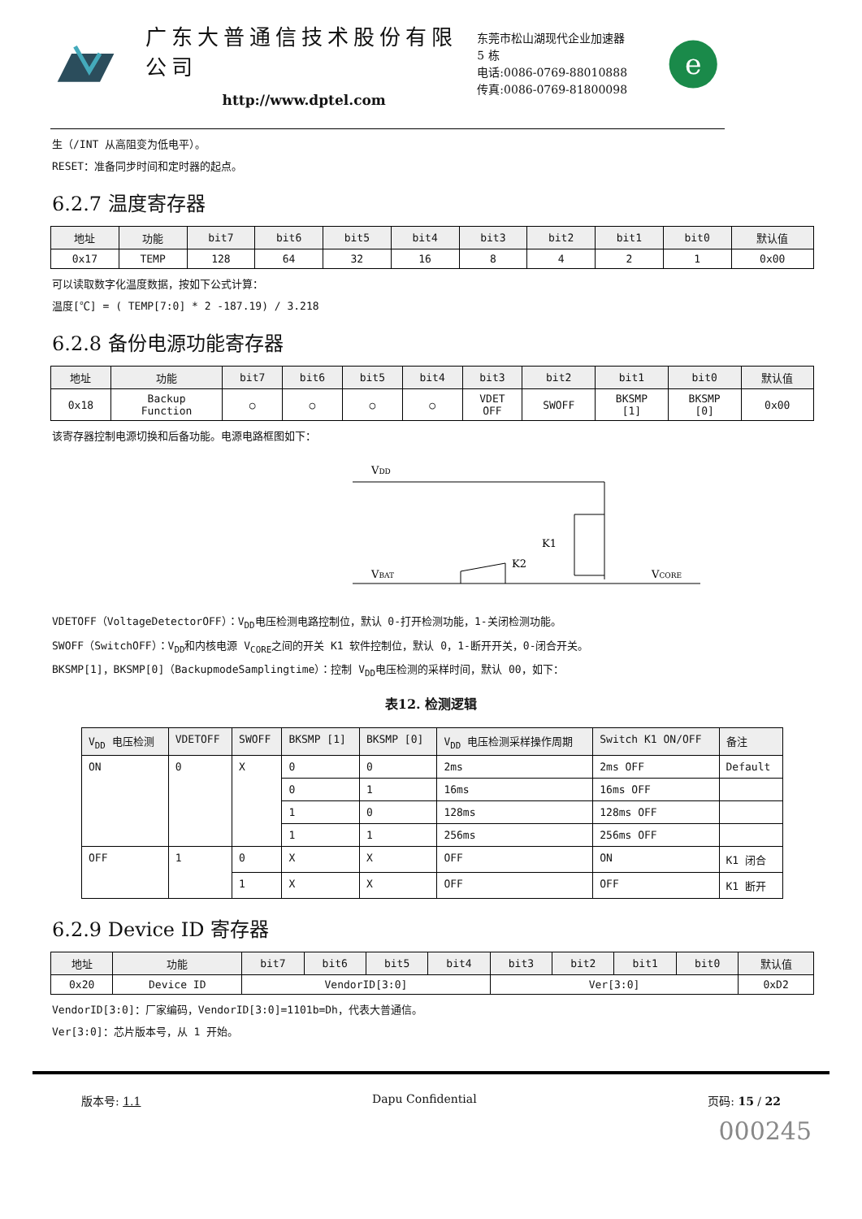广东大普通信技术股份有限公司
http://www.dptel.com
东莞市松山湖现代企业加速器 5 栋
电话:0086-0769-88010888
传真:0086-0769-81800098
e
生（/INT 从高阻变为低电平）。
RESET：准备同步时间和定时器的起点。
6.2.7 温度寄存器
| 地址 | 功能 | bit7 | bit6 | bit5 | bit4 | bit3 | bit2 | bit1 | bit0 | 默认值 |
| --- | --- | --- | --- | --- | --- | --- | --- | --- | --- | --- |
| 0x17 | TEMP | 128 | 64 | 32 | 16 | 8 | 4 | 2 | 1 | 0x00 |
可以读取数字化温度数据，按如下公式计算：
温度[℃] = ( TEMP[7:0] * 2 -187.19) / 3.218
6.2.8 备份电源功能寄存器
| 地址 | 功能 | bit7 | bit6 | bit5 | bit4 | bit3 | bit2 | bit1 | bit0 | 默认值 |
| --- | --- | --- | --- | --- | --- | --- | --- | --- | --- | --- |
| 0x18 | Backup Function | ○ | ○ | ○ | ○ | VDET OFF | SWOFF | BKSMP [1] | BKSMP [0] | 0x00 |
该寄存器控制电源切换和后备功能。电源电路框图如下：
VDD
K1
K2
VBAT
VCORE
VDETOFF（VoltageDetectorOFF）：V<sub>DD</sub>电压检测电路控制位，默认 0-打开检测功能，1-关闭检测功能。
SWOFF（SwitchOFF）：V<sub>DD</sub>和内核电源 V<sub>CORE</sub>之间的开关 K1 软件控制位，默认 0，1-断开开关，0-闭合开关。
BKSMP[1]，BKSMP[0]（BackupmodeSamplingtime）：控制 V<sub>DD</sub>电压检测的采样时间，默认 00，如下：
表12. 检测逻辑
| V<sub>DD</sub> 电压检测 | VDETOFF | SWOFF | BKSMP [1] | BKSMP [0] | V<sub>DD</sub> 电压检测采样操作周期 | Switch K1 ON/OFF | 备注 |
| --- | --- | --- | --- | --- | --- | --- | --- |
| ON | 0 | X | 0 | 0 | 2ms | 2ms OFF | Default |
| | | | 0 | 1 | 16ms | 16ms OFF | |
| | | | 1 | 0 | 128ms | 128ms OFF | |
| | | | 1 | 1 | 256ms | 256ms OFF | |
| OFF | 1 | 0 | X | X | OFF | ON | K1 闭合 |
| | | 1 | X | X | OFF | OFF | K1 断开 |
6.2.9 Device ID 寄存器
| 地址 | 功能 | bit7 | bit6 | bit5 | bit4 | bit3 | bit2 | bit1 | bit0 | 默认值 |
| --- | --- | --- | --- | --- | --- | --- | --- | --- | --- | --- |
| 0x20 | Device ID | VendorID[3:0] | | | | Ver[3:0] | | | | 0xD2 |
VendorID[3:0]：厂家编码，VendorID[3:0]=1101b=Dh，代表大普通信。
Ver[3:0]：芯片版本号，从 1 开始。
版本号: 1.1 Dapu Confidential 页码: 15 / 22
000245